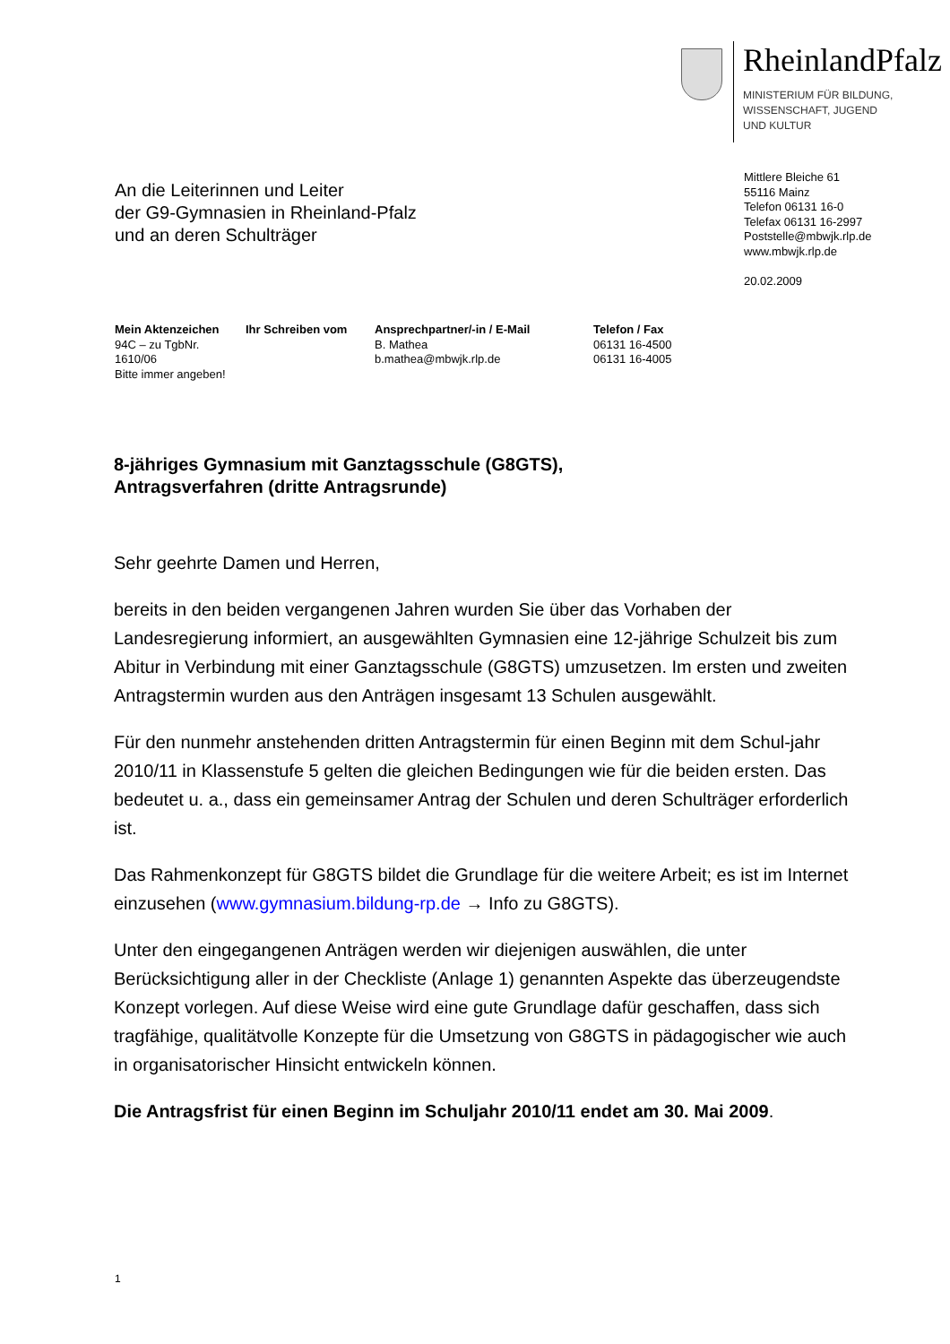RheinlandPfalz
MINISTERIUM FÜR BILDUNG,
WISSENSCHAFT, JUGEND
UND KULTUR
An die Leiterinnen und Leiter
der G9-Gymnasien in Rheinland-Pfalz
und an deren Schulträger
Mittlere Bleiche 61
55116 Mainz
Telefon 06131 16-0
Telefax 06131 16-2997
Poststelle@mbwjk.rlp.de
www.mbwjk.rlp.de
20.02.2009
Mein Aktenzeichen
94C – zu TgbNr.
1610/06
Bitte immer angeben!
Ihr Schreiben vom
Ansprechpartner/-in / E-Mail
B. Mathea
b.mathea@mbwjk.rlp.de
Telefon / Fax
06131 16-4500
06131 16-4005
8-jähriges Gymnasium mit Ganztagsschule (G8GTS),
Antragsverfahren (dritte Antragsrunde)
Sehr geehrte Damen und Herren,
bereits in den beiden vergangenen Jahren wurden Sie über das Vorhaben der Landesregierung informiert, an ausgewählten Gymnasien eine 12-jährige Schulzeit bis zum Abitur in Verbindung mit einer Ganztagsschule (G8GTS) umzusetzen. Im ersten und zweiten Antragstermin wurden aus den Anträgen insgesamt 13 Schulen ausgewählt.
Für den nunmehr anstehenden dritten Antragstermin für einen Beginn mit dem Schul-jahr 2010/11 in Klassenstufe 5 gelten die gleichen Bedingungen wie für die beiden ersten. Das bedeutet u. a., dass ein gemeinsamer Antrag der Schulen und deren Schulträger erforderlich ist.
Das Rahmenkonzept für G8GTS bildet die Grundlage für die weitere Arbeit; es ist im Internet einzusehen (www.gymnasium.bildung-rp.de → Info zu G8GTS).
Unter den eingegangenen Anträgen werden wir diejenigen auswählen, die unter Berücksichtigung aller in der Checkliste (Anlage 1) genannten Aspekte das überzeugendste Konzept vorlegen. Auf diese Weise wird eine gute Grundlage dafür geschaffen, dass sich tragfähige, qualitätvolle Konzepte für die Umsetzung von G8GTS in pädagogischer wie auch in organisatorischer Hinsicht entwickeln können.
Die Antragsfrist für einen Beginn im Schuljahr 2010/11 endet am 30. Mai 2009.
1